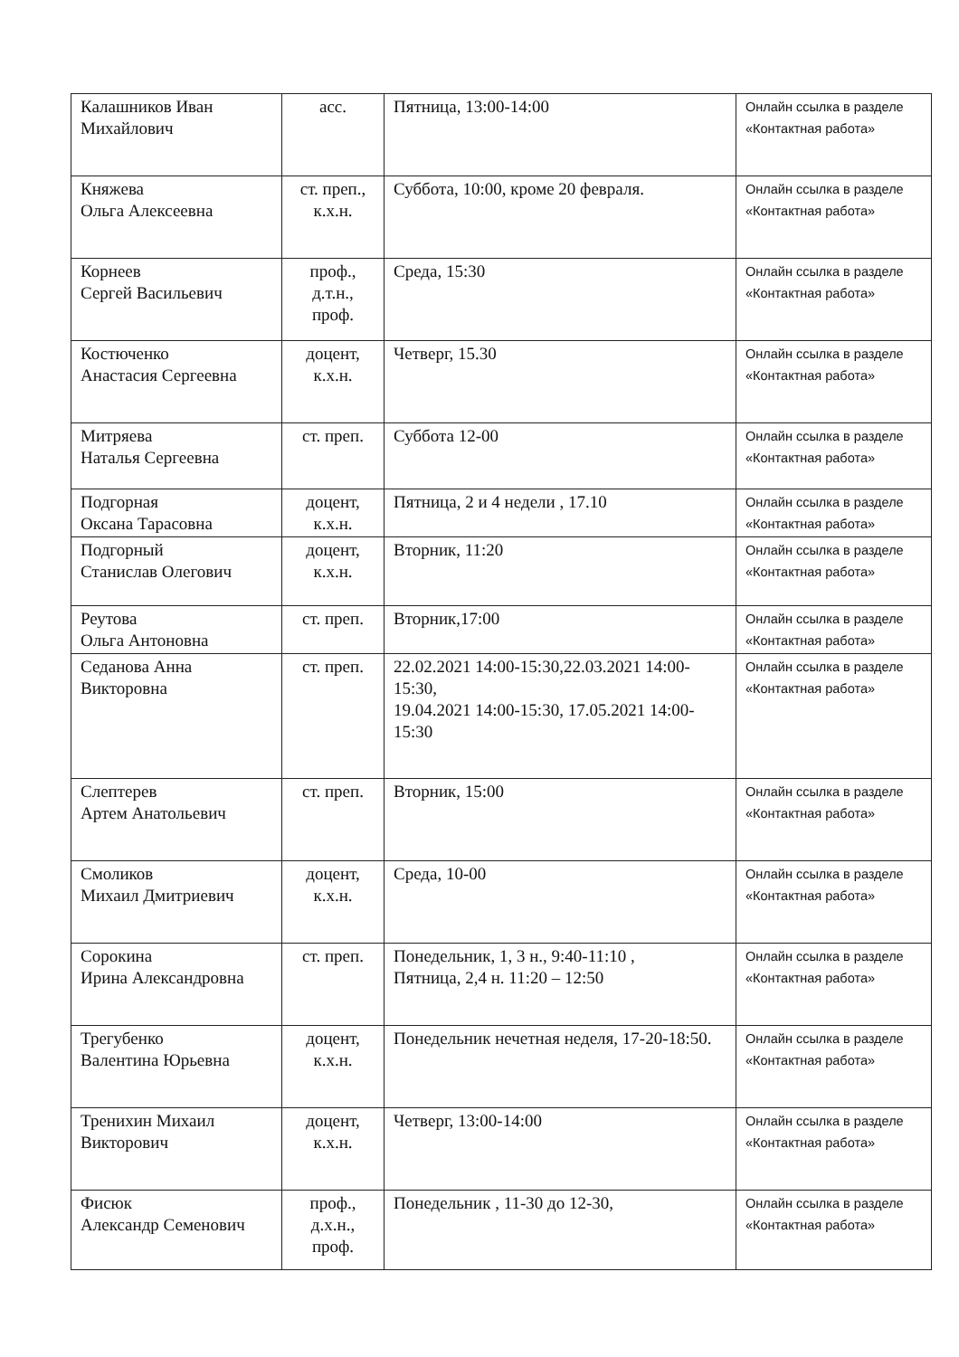| Калашников Иван Михайлович | асс. | Пятница, 13:00-14:00 | Онлайн ссылка в разделе «Контактная работа» |
| Княжева Ольга Алексеевна | ст. преп., к.х.н. | Суббота, 10:00, кроме 20 февраля. | Онлайн ссылка в разделе «Контактная работа» |
| Корнеев Сергей Васильевич | проф., д.т.н., проф. | Среда, 15:30 | Онлайн ссылка в разделе «Контактная работа» |
| Костюченко Анастасия Сергеевна | доцент, к.х.н. | Четверг, 15.30 | Онлайн ссылка в разделе «Контактная работа» |
| Митряева Наталья Сергеевна | ст. преп. | Суббота 12-00 | Онлайн ссылка в разделе «Контактная работа» |
| Подгорная Оксана Тарасовна | доцент, к.х.н. | Пятница, 2 и 4 недели , 17.10 | Онлайн ссылка в разделе «Контактная работа» |
| Подгорный Станислав Олегович | доцент, к.х.н. | Вторник, 11:20 | Онлайн ссылка в разделе «Контактная работа» |
| Реутова Ольга Антоновна | ст. преп. | Вторник,17:00 | Онлайн ссылка в разделе «Контактная работа» |
| Седанова Анна Викторовна | ст. преп. | 22.02.2021 14:00-15:30,22.03.2021 14:00-15:30, 19.04.2021 14:00-15:30, 17.05.2021 14:00-15:30 | Онлайн ссылка в разделе «Контактная работа» |
| Слептерев Артем Анатольевич | ст. преп. | Вторник, 15:00 | Онлайн ссылка в разделе «Контактная работа» |
| Смоликов Михаил Дмитриевич | доцент, к.х.н. | Среда, 10-00 | Онлайн ссылка в разделе «Контактная работа» |
| Сорокина Ирина Александровна | ст. преп. | Понедельник, 1, 3 н., 9:40-11:10 , Пятница, 2,4 н. 11:20 – 12:50 | Онлайн ссылка в разделе «Контактная работа» |
| Трегубенко Валентина Юрьевна | доцент, к.х.н. | Понедельник нечетная неделя, 17-20-18:50. | Онлайн ссылка в разделе «Контактная работа» |
| Тренихин Михаил Викторович | доцент, к.х.н. | Четверг, 13:00-14:00 | Онлайн ссылка в разделе «Контактная работа» |
| Фисюк Александр Семенович | проф., д.х.н., проф. | Понедельник , 11-30 до 12-30, | Онлайн ссылка в разделе «Контактная работа» |